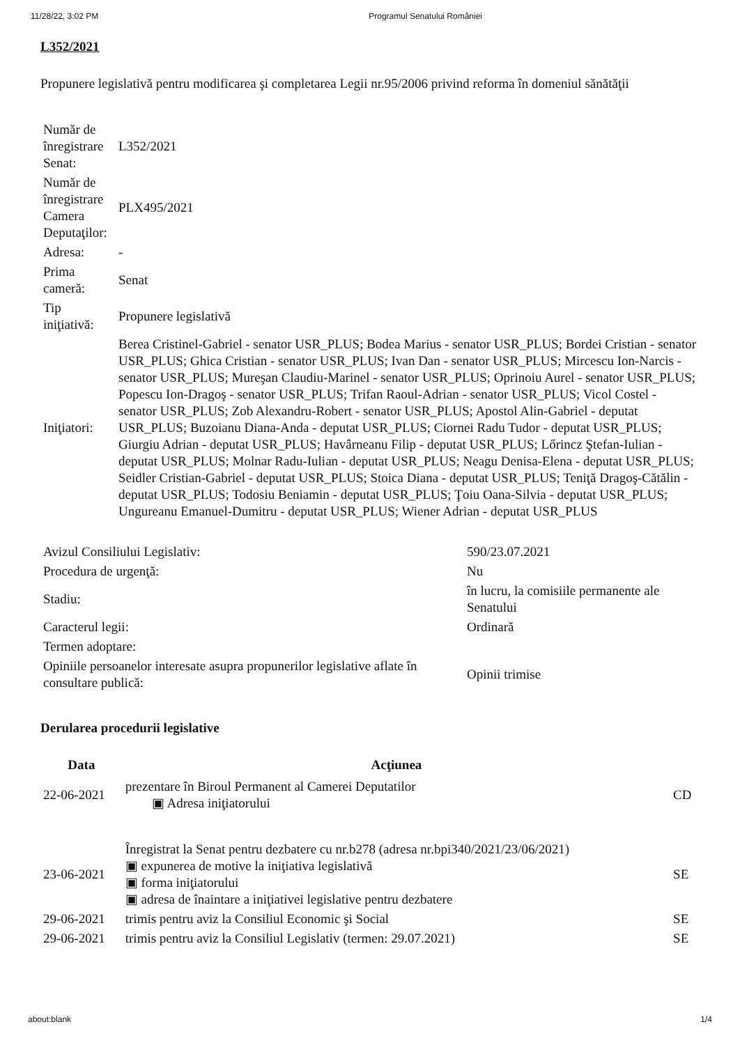11/28/22, 3:02 PM Programul Senatului României
L352/2021
Propunere legislativă pentru modificarea şi completarea Legii nr.95/2006 privind reforma în domeniul sănătăţii
| Număr de înregistrare Senat: | L352/2021 |
| Număr de înregistrare Camera Deputaţilor: | PLX495/2021 |
| Adresa: | - |
| Prima cameră: | Senat |
| Tip iniţiativă: | Propunere legislativă |
| Iniţiatori: | Berea Cristinel-Gabriel - senator USR_PLUS; Bodea Marius - senator USR_PLUS; Bordei Cristian - senator USR_PLUS; Ghica Cristian - senator USR_PLUS; Ivan Dan - senator USR_PLUS; Mircescu Ion-Narcis - senator USR_PLUS; Mureşan Claudiu-Marinel - senator USR_PLUS; Oprinoiu Aurel - senator USR_PLUS; Popescu Ion-Dragoş - senator USR_PLUS; Trifan Raoul-Adrian - senator USR_PLUS; Vicol Costel - senator USR_PLUS; Zob Alexandru-Robert - senator USR_PLUS; Apostol Alin-Gabriel - deputat USR_PLUS; Buzoianu Diana-Anda - deputat USR_PLUS; Ciornei Radu Tudor - deputat USR_PLUS; Giurgiu Adrian - deputat USR_PLUS; Havârneanu Filip - deputat USR_PLUS; Lőrincz Ştefan-Iulian - deputat USR_PLUS; Molnar Radu-Iulian - deputat USR_PLUS; Neagu Denisa-Elena - deputat USR_PLUS; Seidler Cristian-Gabriel - deputat USR_PLUS; Stoica Diana - deputat USR_PLUS; Teniţă Dragoş-Cătălin - deputat USR_PLUS; Todosiu Beniamin - deputat USR_PLUS; Ţoiu Oana-Silvia - deputat USR_PLUS; Ungureanu Emanuel-Dumitru - deputat USR_PLUS; Wiener Adrian - deputat USR_PLUS |
| Avizul Consiliului Legislativ: | 590/23.07.2021 |
| Procedura de urgenţă: | Nu |
| Stadiu: | în lucru, la comisiile permanente ale Senatului |
| Caracterul legii: | Ordinară |
| Termen adoptare: | |
| Opiniile persoanelor interesate asupra propunerilor legislative aflate în consultare publică: | Opinii trimise |
Derularea procedurii legislative
| Data | Acţiunea | |
| --- | --- | --- |
| 22-06-2021 | prezentare în Biroul Permanent al Camerei Deputatilor ▣ Adresa iniţiatorului | CD |
| 23-06-2021 | Înregistrat la Senat pentru dezbatere cu nr.b278 (adresa nr.bpi340/2021/23/06/2021) ▣ expunerea de motive la iniţiativa legislativă ▣ forma iniţiatorului ▣ adresa de înaintare a iniţiativei legislative pentru dezbatere | SE |
| 29-06-2021 | trimis pentru aviz la Consiliul Economic şi Social | SE |
| 29-06-2021 | trimis pentru aviz la Consiliul Legislativ (termen: 29.07.2021) | SE |
about:blank 1/4